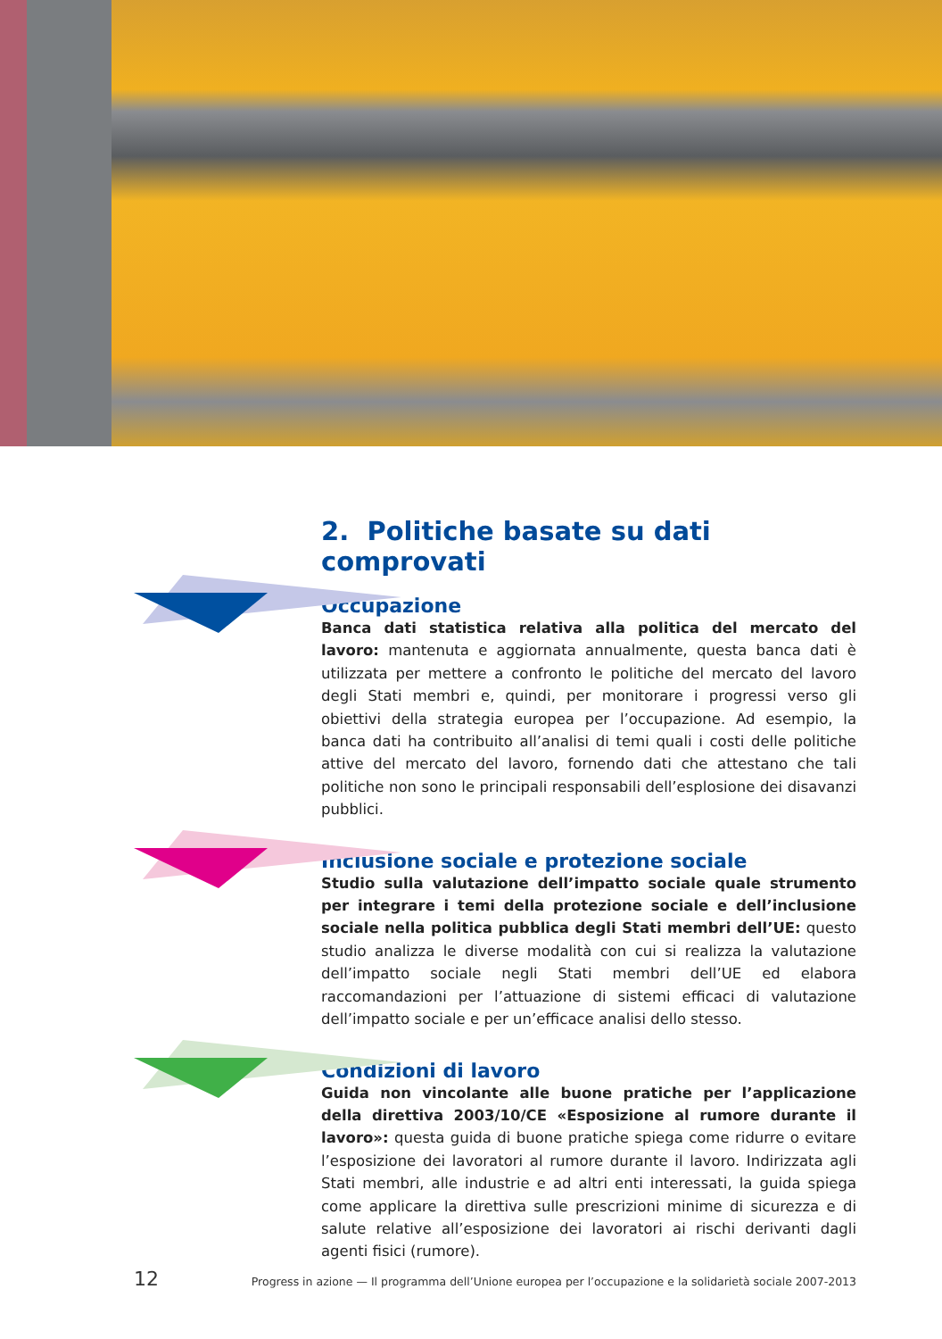2. Politiche basate su dati comprovati
Occupazione
Banca dati statistica relativa alla politica del mercato del lavoro: mantenuta e aggiornata annualmente, questa banca dati è utilizzata per mettere a confronto le politiche del mercato del lavoro degli Stati membri e, quindi, per monitorare i progressi verso gli obiettivi della strategia europea per l’occupazione. Ad esempio, la banca dati ha contribuito all’analisi di temi quali i costi delle politiche attive del mercato del lavoro, fornendo dati che attestano che tali politiche non sono le principali responsabili dell’esplosione dei disavanzi pubblici.
Inclusione sociale e protezione sociale
Studio sulla valutazione dell’impatto sociale quale strumento per integrare i temi della protezione sociale e dell’inclusione sociale nella politica pubblica degli Stati membri dell’UE: questo studio analizza le diverse modalità con cui si realizza la valutazione dell’impatto sociale negli Stati membri dell’UE ed elabora raccomandazioni per l’attuazione di sistemi efficaci di valutazione dell’impatto sociale e per un’efficace analisi dello stesso.
Condizioni di lavoro
Guida non vincolante alle buone pratiche per l’applicazione della direttiva 2003/10/CE «Esposizione al rumore durante il lavoro»: questa guida di buone pratiche spiega come ridurre o evitare l’esposizione dei lavoratori al rumore durante il lavoro. Indirizzata agli Stati membri, alle industrie e ad altri enti interessati, la guida spiega come applicare la direttiva sulle prescrizioni minime di sicurezza e di salute relative all’esposizione dei lavoratori ai rischi derivanti dagli agenti fisici (rumore).
12 Progress in azione — Il programma dell’Unione europea per l’occupazione e la solidarietà sociale 2007-2013